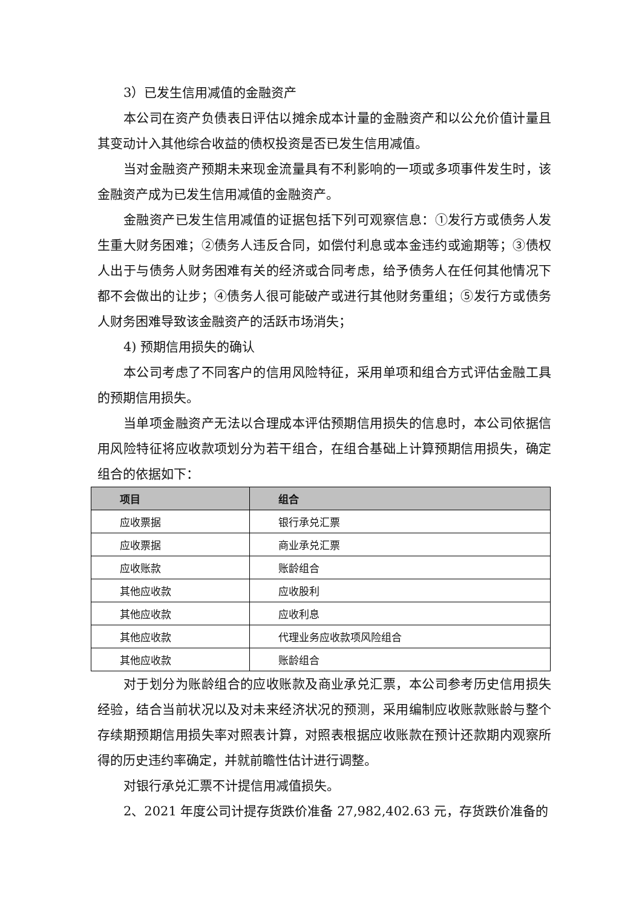3）已发生信用减值的金融资产
本公司在资产负债表日评估以摊余成本计量的金融资产和以公允价值计量且其变动计入其他综合收益的债权投资是否已发生信用减值。
当对金融资产预期未来现金流量具有不利影响的一项或多项事件发生时，该金融资产成为已发生信用减值的金融资产。
金融资产已发生信用减值的证据包括下列可观察信息：①发行方或债务人发生重大财务困难；②债务人违反合同，如偿付利息或本金违约或逾期等；③债权人出于与债务人财务困难有关的经济或合同考虑，给予债务人在任何其他情况下都不会做出的让步；④债务人很可能破产或进行其他财务重组；⑤发行方或债务人财务困难导致该金融资产的活跃市场消失；
4) 预期信用损失的确认
本公司考虑了不同客户的信用风险特征，采用单项和组合方式评估金融工具的预期信用损失。
当单项金融资产无法以合理成本评估预期信用损失的信息时，本公司依据信用风险特征将应收款项划分为若干组合，在组合基础上计算预期信用损失，确定组合的依据如下：
| 项目 | 组合 |
| --- | --- |
| 应收票据 | 银行承兑汇票 |
| 应收票据 | 商业承兑汇票 |
| 应收账款 | 账龄组合 |
| 其他应收款 | 应收股利 |
| 其他应收款 | 应收利息 |
| 其他应收款 | 代理业务应收款项风险组合 |
| 其他应收款 | 账龄组合 |
对于划分为账龄组合的应收账款及商业承兑汇票，本公司参考历史信用损失经验，结合当前状况以及对未来经济状况的预测，采用编制应收账款账龄与整个存续期预期信用损失率对照表计算，对照表根据应收账款在预计还款期内观察所得的历史违约率确定，并就前瞻性估计进行调整。
对银行承兑汇票不计提信用减值损失。
2、2021 年度公司计提存货跌价准备 27,982,402.63 元，存货跌价准备的